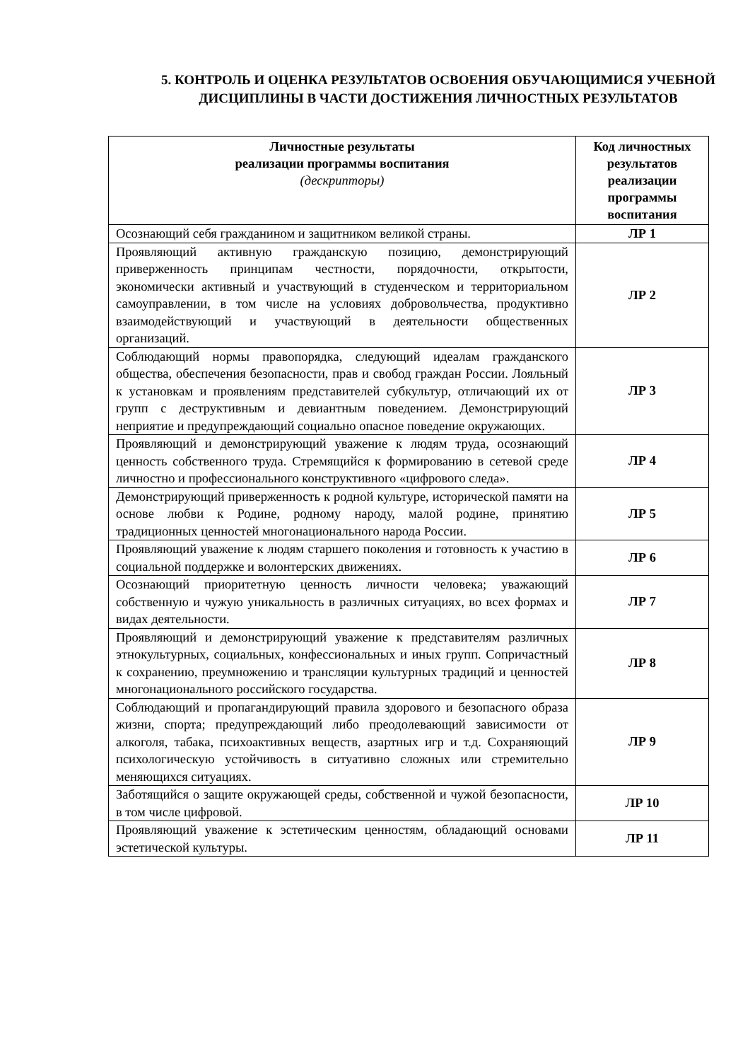5. КОНТРОЛЬ И ОЦЕНКА РЕЗУЛЬТАТОВ ОСВОЕНИЯ ОБУЧАЮЩИМИСЯ УЧЕБНОЙ ДИСЦИПЛИНЫ В ЧАСТИ ДОСТИЖЕНИЯ ЛИЧНОСТНЫХ РЕЗУЛЬТАТОВ
| Личностные результаты реализации программы воспитания (дескрипторы) | Код личностных результатов реализации программы воспитания |
| --- | --- |
| Осознающий себя гражданином и защитником великой страны. | ЛР 1 |
| Проявляющий активную гражданскую позицию, демонстрирующий приверженность принципам честности, порядочности, открытости, экономически активный и участвующий в студенческом и территориальном самоуправлении, в том числе на условиях добровольчества, продуктивно взаимодействующий и участвующий в деятельности общественных организаций. | ЛР 2 |
| Соблюдающий нормы правопорядка, следующий идеалам гражданского общества, обеспечения безопасности, прав и свобод граждан России. Лояльный к установкам и проявлениям представителей субкультур, отличающий их от групп с деструктивным и девиантным поведением. Демонстрирующий неприятие и предупреждающий социально опасное поведение окружающих. | ЛР 3 |
| Проявляющий и демонстрирующий уважение к людям труда, осознающий ценность собственного труда. Стремящийся к формированию в сетевой среде личностно и профессионального конструктивного «цифрового следа». | ЛР 4 |
| Демонстрирующий приверженность к родной культуре, исторической памяти на основе любви к Родине, родному народу, малой родине, принятию традиционных ценностей многонационального народа России. | ЛР 5 |
| Проявляющий уважение к людям старшего поколения и готовность к участию в социальной поддержке и волонтерских движениях. | ЛР 6 |
| Осознающий приоритетную ценность личности человека; уважающий собственную и чужую уникальность в различных ситуациях, во всех формах и видах деятельности. | ЛР 7 |
| Проявляющий и демонстрирующий уважение к представителям различных этнокультурных, социальных, конфессиональных и иных групп. Сопричастный к сохранению, преумножению и трансляции культурных традиций и ценностей многонационального российского государства. | ЛР 8 |
| Соблюдающий и пропагандирующий правила здорового и безопасного образа жизни, спорта; предупреждающий либо преодолевающий зависимости от алкоголя, табака, психоактивных веществ, азартных игр и т.д. Сохраняющий психологическую устойчивость в ситуативно сложных или стремительно меняющихся ситуациях. | ЛР 9 |
| Заботящийся о защите окружающей среды, собственной и чужой безопасности, в том числе цифровой. | ЛР 10 |
| Проявляющий уважение к эстетическим ценностям, обладающий основами эстетической культуры. | ЛР 11 |